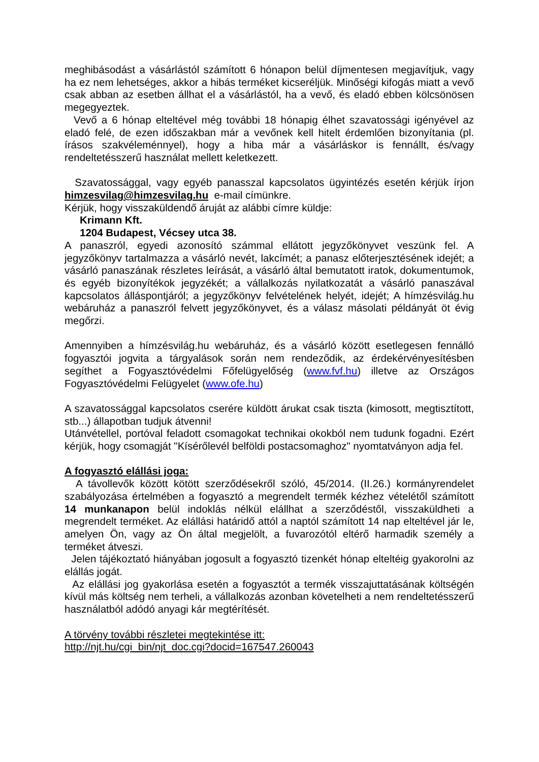meghibásodást a vásárlástól számított 6 hónapon belül díjmentesen megjavítjuk, vagy ha ez nem lehetséges, akkor a hibás terméket kicseréljük. Minőségi kifogás miatt a vevő csak abban az esetben állhat el a vásárlástól, ha a vevő, és eladó ebben kölcsönösen megegyeztek.
Vevő a 6 hónap elteltével még további 18 hónapig élhet szavatossági igényével az eladó felé, de ezen időszakban már a vevőnek kell hitelt érdemlően bizonyítania (pl. írásos szakvéleménnyel), hogy a hiba már a vásárláskor is fennállt, és/vagy rendeltetésszerű használat mellett keletkezett.
Szavatossággal, vagy egyéb panasszal kapcsolatos ügyintézés esetén kérjük írjon himzesvilag@himzesvilag.hu e-mail címünkre.
Kérjük, hogy visszaküldendő áruját az alábbi címre küldje:
Krimann Kft.
1204 Budapest, Vécsey utca 38.
A panaszról, egyedi azonosító számmal ellátott jegyzőkönyvet veszünk fel. A jegyzőkönyv tartalmazza a vásárló nevét, lakcímét; a panasz előterjesztésének idejét; a vásárló panaszának részletes leírását, a vásárló által bemutatott iratok, dokumentumok, és egyéb bizonyítékok jegyzékét; a vállalkozás nyilatkozatát a vásárló panaszával kapcsolatos álláspontjáról; a jegyzőkönyv felvételének helyét, idejét; A hímzésvilág.hu webáruház a panaszról felvett jegyzőkönyvet, és a válasz másolati példányát öt évig megőrzi.
Amennyiben a hímzésvilág.hu webáruház, és a vásárló között esetlegesen fennálló fogyasztói jogvita a tárgyalások során nem rendeződik, az érdekérvényesítésben segíthet a Fogyasztóvédelmi Főfelügyelőség (www.fvf.hu) illetve az Országos Fogyasztóvédelmi Felügyelet (www.ofe.hu)
A szavatossággal kapcsolatos cserére küldött árukat csak tiszta (kimosott, megtisztított, stb...) állapotban tudjuk átvenni!
Utánvétellel, portóval feladott csomagokat technikai okokból nem tudunk fogadni. Ezért kérjük, hogy csomagját "Kísérőlevél belföldi postacsomaghoz" nyomtatványon adja fel.
A fogyasztó elállási joga:
A távollevők között kötött szerződésekről szóló, 45/2014. (II.26.) kormányrendelet szabályozása értelmében a fogyasztó a megrendelt termék kézhez vételétől számított 14 munkanapon belül indoklás nélkül elállhat a szerződéstől, visszaküldheti a megrendelt terméket. Az elállási határidő attól a naptól számított 14 nap elteltével jár le, amelyen Ön, vagy az Ön által megjelölt, a fuvarozótól eltérő harmadik személy a terméket átveszi.
Jelen tájékoztató hiányában jogosult a fogyasztó tizenkét hónap elteltéig gyakorolni az elállás jogát.
Az elállási jog gyakorlása esetén a fogyasztót a termék visszajuttatásának költségén kívül más költség nem terheli, a vállalkozás azonban követelheti a nem rendeltetésszerű használatból adódó anyagi kár megtérítését.
A törvény további részletei megtekintése itt:
http://njt.hu/cgi_bin/njt_doc.cgi?docid=167547.260043